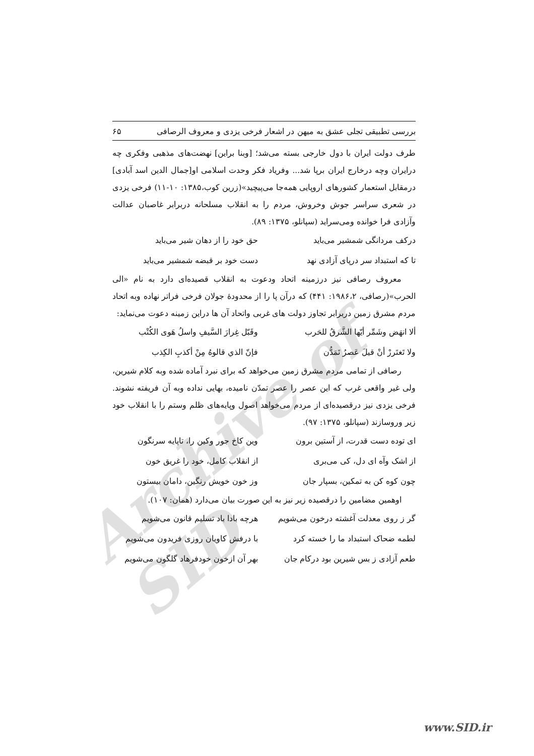Archive of SID
بررسی تطبیقی تجلی عشق به میهن در اشعار فرخی یزدی و معروف الرصافی ۶۵
طرف دولت ایران با دول خارجی بسته می‌شد؛ [وبنا براین] نهضت‌های مذهبی وفکری چه درایران وچه درخارج ایران برپا شد... وفریاد فکر وحدت اسلامی او[جمال الدین اسد آبادی] درمقابل استعمار کشورهای اروپایی همه‌جا می‌پیچید»(زرین کوب،۱۳۸۵: ۱۰-۱۱) فرخی یزدی در شعری سراسر جوش وخروش، مردم را به انقلاب مسلحانه دربرابر غاصبان عدالت وآزادی فرا خوانده ومی‌سراید (سپانلو، ۱۳۷۵: ۸۹).
درکف مردانگی شمشیر می‌باید حق خود را از دهان شیر می‌باید
تا که استبداد سر درپای آزادی نهد دست خود بر قبضه شمشیر می‌باید
معروف رصافی نیز درزمینه اتحاد ودعوت به انقلاب قصیده‌ای دارد به نام «الی الحرب»(رصافی، ۱۹۸۶،۲: ۴۴۱) که درآن پا را از محدودهٔ جولان فرخی فراتر نهاده وبه اتحاد مردم مشرق زمین دربرابر تجاوز دولت های غربی واتحاد آن ها دراین زمینه دعوت می‌نماید:
ألا انهَض وشَمِّر أيّها الشَّرقُ للحَرب وقَبّل غِرارَ السَّيفِ واسلُ هَوى الكُتْب
ولا تَغتَررْ أنْ قيلَ عَصرُ تَمَدُّن فإنّ الذي قالوهُ مِنْ أكذبِ الكِذب
رصافی از تمامی مردم مشرق زمین می‌خواهد که برای نبرد آماده شده وبه کلام شیرین، ولی غیر واقعی غرب که این عصر را عصر تمدّن نامیده، بهایی نداده وبه آن فریفته نشوند. فرخی یزدی نیز درقصیده‌ای از مردم می‌خواهد اصول وپایه‌های ظلم وستم را با انقلاب خود زیر وروسازند (سپانلو، ۱۳۷۵: ۹۷).
ای توده دست قدرت، از آستین برون وین کاخ جور وکین را، تاپایه سرنگون
از اشک وآه ای دل، کی می‌بری از انقلاب کامل، خود را غریق خون
چون کوه کن به تمکین، بسپار جان وز خون خویش رنگین، دامان بیستون
اوهمین مضامین را درقصیده زیر نیز به این صورت بیان می‌دارد (همان: ۱۰۷).
گر ز روی معدلت آغشته درخون می‌شویم هرچه بادا باد تسلیم قانون می‌شویم
لطمه ضحاک استبداد ما را خسته کرد با درفش کاویان روزی فریدون می‌شویم
طعم آزادی ز بس شیرین بود درکام جان بهر آن ازخون خودفرهاد گلگون می‌شویم
www.SID.ir